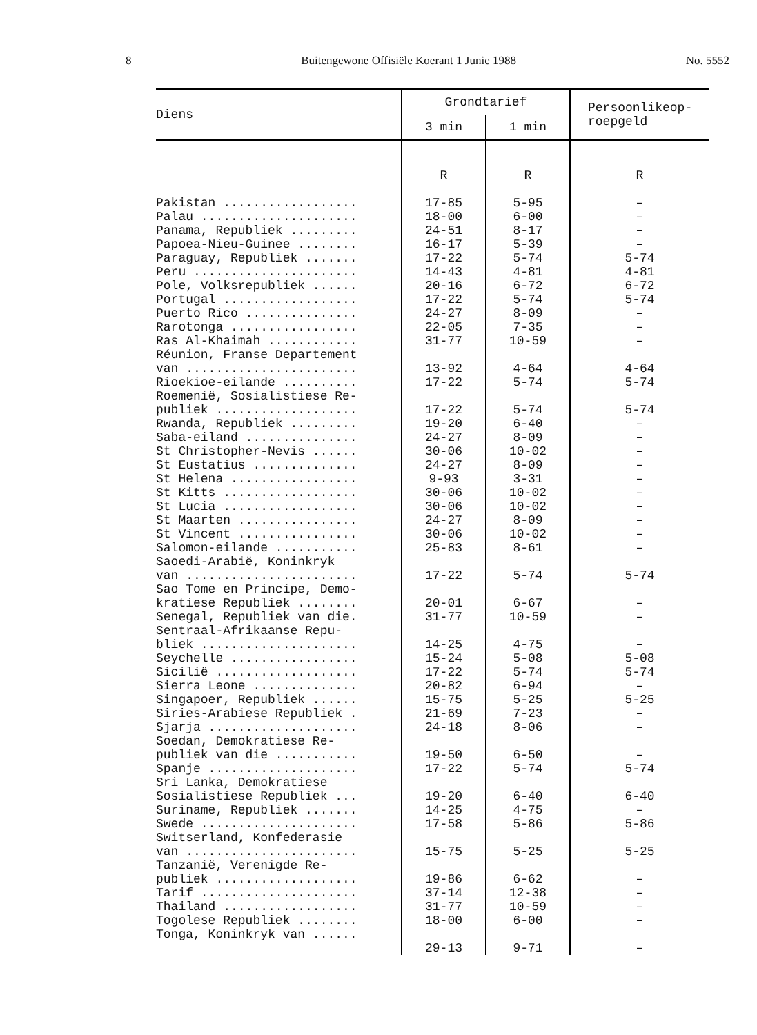8 Buitengewone Offisiële Koerant 1 Junie 1988 No. 5552
| Diens | Grondtarief | | Persoonlikeop- roepgeld |
| --- | --- | --- | --- |
| | 3 min | 1 min | |
| | R | R | R |
| Pakistan .................. | 17-85 | 5-95 | – |
| Palau ..................... | 18-00 | 6-00 | – |
| Panama, Republiek ......... | 24-51 | 8-17 | – |
| Papoea-Nieu-Guinee ........ | 16-17 | 5-39 | – |
| Paraguay, Republiek ....... | 17-22 | 5-74 | 5-74 |
| Peru ...................... | 14-43 | 4-81 | 4-81 |
| Pole, Volksrepubliek ...... | 20-16 | 6-72 | 6-72 |
| Portugal .................. | 17-22 | 5-74 | 5-74 |
| Puerto Rico ............... | 24-27 | 8-09 | – |
| Rarotonga ................. | 22-05 | 7-35 | – |
| Ras Al-Khaimah ............ | 31-77 | 10-59 | – |
| Réunion, Franse Departement van ....................... | 13-92 | 4-64 | 4-64 |
| Rioekioe-eilande .......... | 17-22 | 5-74 | 5-74 |
| Roemenië, Sosialistiese Re- publiek ................... | 17-22 | 5-74 | 5-74 |
| Rwanda, Republiek ......... | 19-20 | 6-40 | – |
| Saba-eiland ............... | 24-27 | 8-09 | – |
| St Christopher-Nevis ...... | 30-06 | 10-02 | – |
| St Eustatius .............. | 24-27 | 8-09 | – |
| St Helena ................. | 9-93 | 3-31 | – |
| St Kitts .................. | 30-06 | 10-02 | – |
| St Lucia .................. | 30-06 | 10-02 | – |
| St Maarten ................ | 24-27 | 8-09 | – |
| St Vincent ................ | 30-06 | 10-02 | – |
| Salomon-eilande ........... | 25-83 | 8-61 | – |
| Saoedi-Arabië, Koninkryk van ....................... | 17-22 | 5-74 | 5-74 |
| Sao Tome en Principe, Demo- kratiese Republiek ........ | 20-01 | 6-67 | – |
| Senegal, Republiek van die. | 31-77 | 10-59 | – |
| Sentraal-Afrikaanse Repu- bliek ..................... | 14-25 | 4-75 | – |
| Seychelle ................. | 15-24 | 5-08 | 5-08 |
| Sicilië ................... | 17-22 | 5-74 | 5-74 |
| Sierra Leone .............. | 20-82 | 6-94 | – |
| Singapoer, Republiek ...... | 15-75 | 5-25 | 5-25 |
| Siries-Arabiese Republiek . | 21-69 | 7-23 | – |
| Sjarja .................... | 24-18 | 8-06 | – |
| Soedan, Demokratiese Re- publiek van die ........... | 19-50 | 6-50 | – |
| Spanje .................... | 17-22 | 5-74 | 5-74 |
| Sri Lanka, Demokratiese Sosialistiese Republiek ... | 19-20 | 6-40 | 6-40 |
| Suriname, Republiek ....... | 14-25 | 4-75 | – |
| Swede ..................... | 17-58 | 5-86 | 5-86 |
| Switserland, Konfederasie van ....................... | 15-75 | 5-25 | 5-25 |
| Tanzanië, Verenigde Re- publiek ................... | 19-86 | 6-62 | – |
| Tarif ..................... | 37-14 | 12-38 | – |
| Thailand .................. | 31-77 | 10-59 | – |
| Togolese Republiek ........ | 18-00 | 6-00 | – |
| Tonga, Koninkryk van ...... | 29-13 | 9-71 | – |